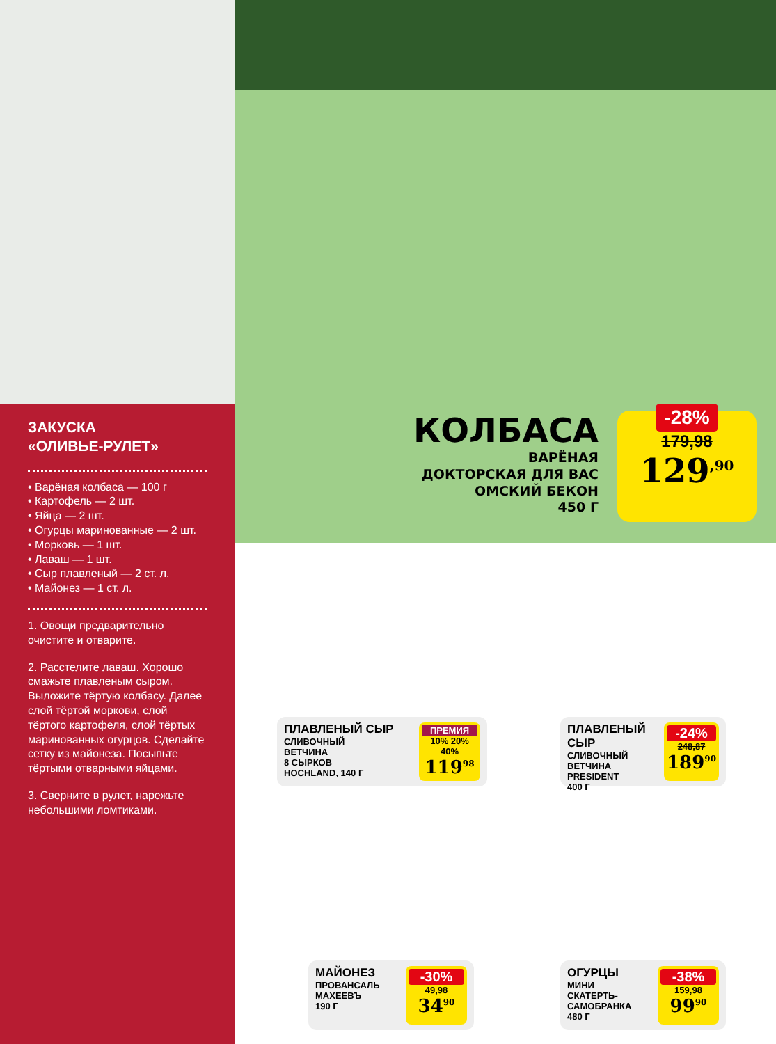ЗАКУСКА
«ОЛИВЬЕ-РУЛЕТ»
• Варёная колбаса — 100 г
• Картофель — 2 шт.
• Яйца — 2 шт.
• Огурцы маринованные — 2 шт.
• Морковь — 1 шт.
• Лаваш — 1 шт.
• Сыр плавленый — 2 ст. л.
• Майонез — 1 ст. л.
1. Овощи предварительно очистите и отварите.
2. Расстелите лаваш. Хорошо смажьте плавленым сыром. Выложите тёртую колбасу. Далее слой тёртой моркови, слой тёртого картофеля, слой тёртых маринованных огурцов. Сделайте сетку из майонеза. Посыпьте тёрты­ми отварными яйцами.
3. Сверните в рулет, нарежь­те небольшими ломтиками.
КОЛБАСА
ВАРЁНАЯ
ДОКТОРСКАЯ ДЛЯ ВАС
ОМСКИЙ БЕКОН
450 Г
-28%
179,98
129<sup>,90</sup>
ПЛАВЛЕНЫЙ СЫР
СЛИВОЧНЫЙ
ВЕТЧИНА
8 СЫРКОВ
HOCHLAND, 140 Г
ПРЕМИЯ
10% 20% 40%
119<sup>98</sup>
ПЛАВЛЕНЫЙ СЫР
СЛИВОЧНЫЙ
ВЕТЧИНА
PRESIDENT
400 Г
-24%
248,87
189<sup>90</sup>
МАЙОНЕЗ
ПРОВАНСАЛЬ
МАХЕЕВЪ
190 Г
-30%
49,98
34<sup>90</sup>
ОГУРЦЫ
МИНИ
СКАТЕРТЬ-
САМОБРАНКА
480 Г
-38%
159,98
99<sup>90</sup>